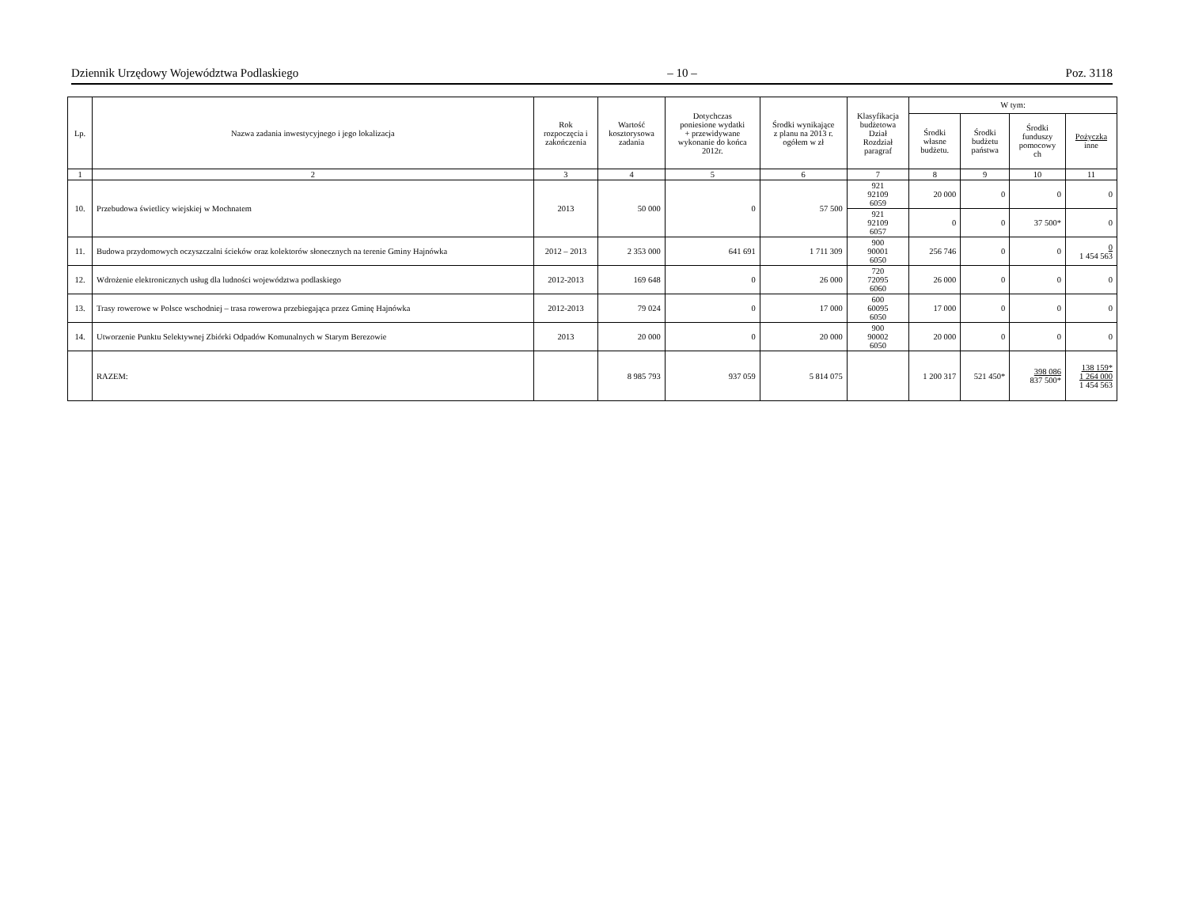Dziennik Urzędowy Województwa Podlaskiego – 10 – Poz. 3118
| Lp. | Nazwa zadania inwestycyjnego i jego lokalizacja | Rok rozpoczęcia i zakończenia | Wartość kosztorysowa zadania | Dotychczas poniesione wydatki + przewidywane wykonanie do końca 2012r. | Środki wynikające z planu na 2013 r. ogółem w zł | Klasyfikacja budżetowa Dział Rozdział paragraf | W tym: | | | |
| --- | --- | --- | --- | --- | --- | --- | --- | --- | --- | --- |
| | | | | | | | Środki własne budżetu. | Środki budżetu państwa | Środki funduszy pomocowy ch | Pożyczka inne |
| 1 | 2 | 3 | 4 | 5 | 6 | 7 | 8 | 9 | 10 | 11 |
| 10. | Przebudowa świetlicy wiejskiej w Mochnatem | 2013 | 50 000 | 0 | 57 500 | 921 92109 6059 | 20 000 | 0 | 0 | 0 |
| | | | | | | 921 92109 6057 | 0 | 0 | 37 500* | 0 |
| 11. | Budowa przydomowych oczyszczalni ścieków oraz kolektorów słonecznych na terenie Gminy Hajnówka | 2012 – 2013 | 2 353 000 | 641 691 | 1 711 309 | 900 90001 6050 | 256 746 | 0 | 0 | 0 1 454 563 |
| 12. | Wdrożenie elektronicznych usług dla ludności województwa podlaskiego | 2012-2013 | 169 648 | 0 | 26 000 | 720 72095 6060 | 26 000 | 0 | 0 | 0 |
| 13. | Trasy rowerowe w Polsce wschodniej – trasa rowerowa przebiegająca przez Gminę Hajnówka | 2012-2013 | 79 024 | 0 | 17 000 | 600 60095 6050 | 17 000 | 0 | 0 | 0 |
| 14. | Utworzenie Punktu Selektywnej Zbiórki Odpadów Komunalnych w Starym Berezowie | 2013 | 20 000 | 0 | 20 000 | 900 90002 6050 | 20 000 | 0 | 0 | 0 |
| | RAZEM: | | 8 985 793 | 937 059 | 5 814 075 | | 1 200 317 | 521 450* | 398 086 837 500* | 138 159* 1 264 000 1 454 563 |